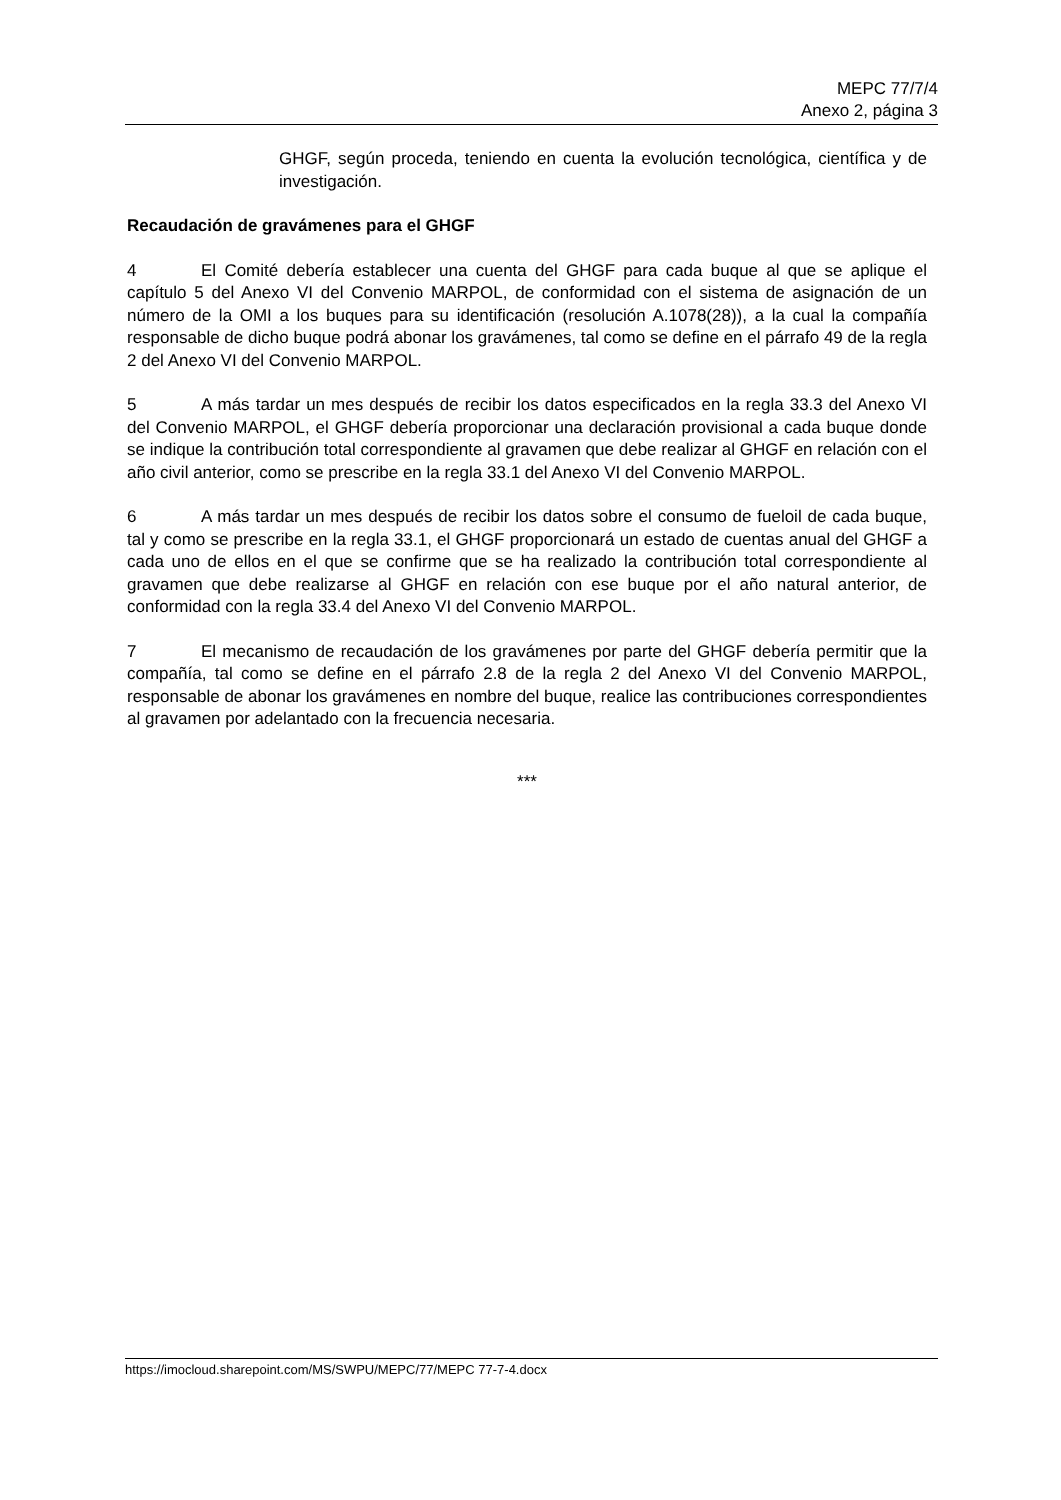MEPC 77/7/4
Anexo 2, página 3
GHGF, según proceda, teniendo en cuenta la evolución tecnológica, científica y de investigación.
Recaudación de gravámenes para el GHGF
4 El Comité debería establecer una cuenta del GHGF para cada buque al que se aplique el capítulo 5 del Anexo VI del Convenio MARPOL, de conformidad con el sistema de asignación de un número de la OMI a los buques para su identificación (resolución A.1078(28)), a la cual la compañía responsable de dicho buque podrá abonar los gravámenes, tal como se define en el párrafo 49 de la regla 2 del Anexo VI del Convenio MARPOL.
5 A más tardar un mes después de recibir los datos especificados en la regla 33.3 del Anexo VI del Convenio MARPOL, el GHGF debería proporcionar una declaración provisional a cada buque donde se indique la contribución total correspondiente al gravamen que debe realizar al GHGF en relación con el año civil anterior, como se prescribe en la regla 33.1 del Anexo VI del Convenio MARPOL.
6 A más tardar un mes después de recibir los datos sobre el consumo de fueloil de cada buque, tal y como se prescribe en la regla 33.1, el GHGF proporcionará un estado de cuentas anual del GHGF a cada uno de ellos en el que se confirme que se ha realizado la contribución total correspondiente al gravamen que debe realizarse al GHGF en relación con ese buque por el año natural anterior, de conformidad con la regla 33.4 del Anexo VI del Convenio MARPOL.
7 El mecanismo de recaudación de los gravámenes por parte del GHGF debería permitir que la compañía, tal como se define en el párrafo 2.8 de la regla 2 del Anexo VI del Convenio MARPOL, responsable de abonar los gravámenes en nombre del buque, realice las contribuciones correspondientes al gravamen por adelantado con la frecuencia necesaria.
***
https://imocloud.sharepoint.com/MS/SWPU/MEPC/77/MEPC 77-7-4.docx